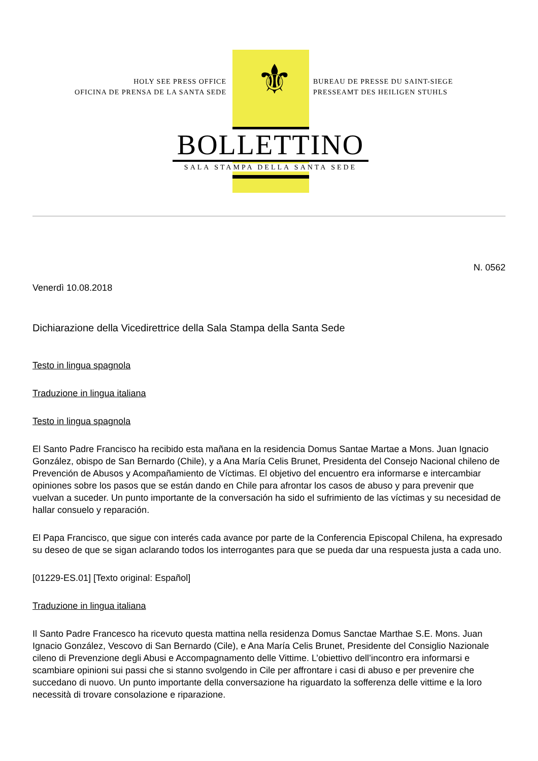⚜
HOLY SEE PRESS OFFICE
OFICINA DE PRENSA DE LA SANTA SEDE
BUREAU DE PRESSE DU SAINT-SIEGE
PRESSEAMT DES HEILIGEN STUHLS
BOLLETTINO
SALA STAMPA DELLA SANTA SEDE
N. 0562
Venerdì 10.08.2018
Dichiarazione della Vicedirettrice della Sala Stampa della Santa Sede
Testo in lingua spagnola
Traduzione in lingua italiana
Testo in lingua spagnola
El Santo Padre Francisco ha recibido esta mañana en la residencia Domus Santae Martae a Mons. Juan Ignacio González, obispo de San Bernardo (Chile), y a Ana María Celis Brunet, Presidenta del Consejo Nacional chileno de Prevención de Abusos y Acompañamiento de Víctimas. El objetivo del encuentro era informarse e intercambiar opiniones sobre los pasos que se están dando en Chile para afrontar los casos de abuso y para prevenir que vuelvan a suceder. Un punto importante de la conversación ha sido el sufrimiento de las víctimas y su necesidad de hallar consuelo y reparación.
El Papa Francisco, que sigue con interés cada avance por parte de la Conferencia Episcopal Chilena, ha expresado su deseo de que se sigan aclarando todos los interrogantes para que se pueda dar una respuesta justa a cada uno.
[01229-ES.01] [Texto original: Español]
Traduzione in lingua italiana
Il Santo Padre Francesco ha ricevuto questa mattina nella residenza Domus Sanctae Marthae S.E. Mons. Juan Ignacio González, Vescovo di San Bernardo (Cile), e Ana María Celis Brunet, Presidente del Consiglio Nazionale cileno di Prevenzione degli Abusi e Accompagnamento delle Vittime. L’obiettivo dell’incontro era informarsi e scambiare opinioni sui passi che si stanno svolgendo in Cile per affrontare i casi di abuso e per prevenire che succedano di nuovo. Un punto importante della conversazione ha riguardato la sofferenza delle vittime e la loro necessità di trovare consolazione e riparazione.